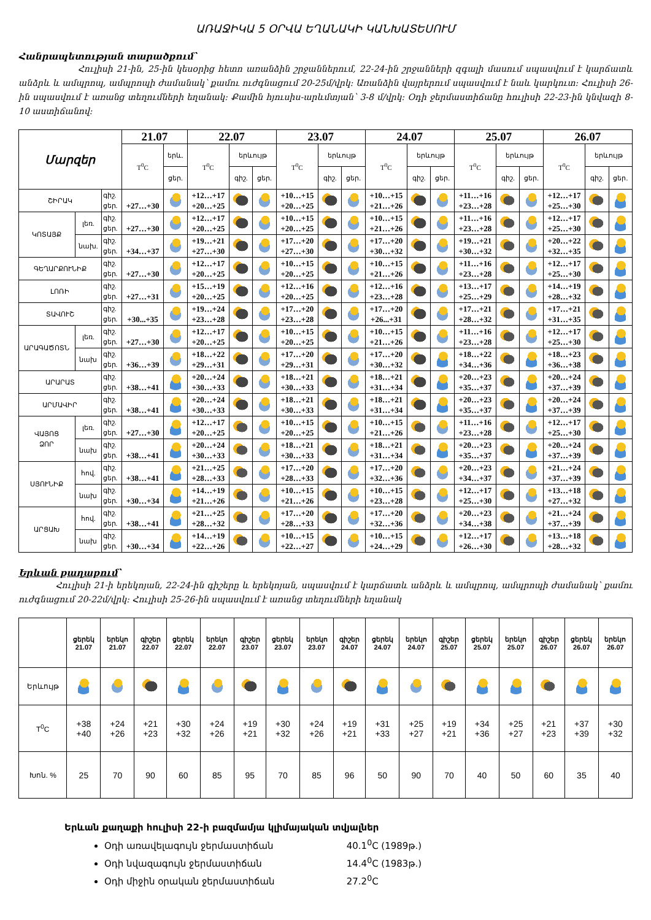ԱՌԱՋԻԿԱ 5 ՕՐՎԱ ԵՂԱՆԱԿԻ ԿԱՆԽԱՏԵՍՈՒՄ
Հանրապետության տարածքում՝
Հուլիսի 21-ին, 25-ին կեսօրից հետո առանձին շրջաններում, 22-24-ին շրջանների զգալի մասում սպասվում է կարճատև անձրև և ամպրոպ, ամպրոպի ժամանակ՝ քամու ուժգնացում 20-25մ/վրկ: Առանձին վայրերում սպասվում է նաև կարկուտ: Հուլիսի 26-ին սպասվում է առանց տեղումների եղանակ: Քամին հյուսիս-արևմտյան՝ 3-8 մ/վրկ: Օդի ջերմաստիճանը հուլիսի 22-23-ին կնվազի 8-10 աստիճանով:
| Մարզեր | | | 21.07 | | 22.07 | | | 23.07 | | | 24.07 | | | 25.07 | | | 26.07 | | |
| --- | --- | --- | --- | --- | --- | --- | --- | --- | --- | --- | --- | --- | --- | --- | --- | --- | --- | --- | --- |
| | | | T<sup>0</sup>C | երև. | T<sup>0</sup>C | երևույթ | | T<sup>0</sup>C | երևույթ | | T<sup>0</sup>C | երևույթ | | T<sup>0</sup>C | երևույթ | | T<sup>0</sup>C | երևույթ | |
| | | | | ցեր. | | գիշ. | ցեր. | | գիշ. | ցեր. | | գիշ. | ցեր. | | գիշ. | ցեր. | | գիշ. | ցեր. |
| ՇԻՐԱԿ | | գիշ. ցեր. | +27…+30 | | +12…+17 +20…+25 | | | +10…+15 +20…+25 | | | +10…+15 +21…+26 | | | +11…+16 +23…+28 | | | +12…+17 +25…+30 | | |
| ԿՈՏԱՅՔ | լեռ. | գիշ. ցեր. | +27…+30 | | +12…+17 +20…+25 | | | +10…+15 +20…+25 | | | +10…+15 +21…+26 | | | +11…+16 +23…+28 | | | +12…+17 +25…+30 | | |
| | նախ. | գիշ. ցեր. | +34…+37 | | +19…+21 +27…+30 | | | +17…+20 +27…+30 | | | +17…+20 +30…+32 | | | +19…+21 +30…+32 | | | +20…+22 +32…+35 | | |
| ԳԵՂԱՐՔՈՒՆԻՔ | | գիշ. ցեր. | +27…+30 | | +12…+17 +20…+25 | | | +10…+15 +20…+25 | | | +10…+15 +21…+26 | | | +11…+16 +23…+28 | | | +12…+17 +25…+30 | | |
| ԼՈՌԻ | | գիշ. ցեր. | +27…+31 | | +15…+19 +20…+25 | | | +12…+16 +20…+25 | | | +12…+16 +23…+28 | | | +13…+17 +25…+29 | | | +14…+19 +28…+32 | | |
| ՏԱՎՈՒՇ | | գիշ. ցեր. | +30...+35 | | +19…+24 +23…+28 | | | +17…+20 +23…+28 | | | +17…+20 +26...+31 | | | +17…+21 +28…+32 | | | +17…+21 +31…+35 | | |
| ԱՐԱԳԱԾՈՏՆ | լեռ. | գիշ. ցեր. | +27…+30 | | +12…+17 +20…+25 | | | +10…+15 +20…+25 | | | +10…+15 +21…+26 | | | +11…+16 +23…+28 | | | +12…+17 +25…+30 | | |
| | նախ | գիշ. ցեր. | +36…+39 | | +18…+22 +29…+31 | | | +17…+20 +29…+31 | | | +17…+20 +30…+32 | | | +18…+22 +34…+36 | | | +18…+23 +36…+38 | | |
| ԱՐԱՐԱՏ | | գիշ. ցեր. | +38…+41 | | +20…+24 +30…+33 | | | +18…+21 +30…+33 | | | +18…+21 +31…+34 | | | +20…+23 +35…+37 | | | +20…+24 +37…+39 | | |
| ԱՐՄԱՎԻՐ | | գիշ. ցեր. | +38…+41 | | +20…+24 +30…+33 | | | +18…+21 +30…+33 | | | +18…+21 +31…+34 | | | +20…+23 +35…+37 | | | +20…+24 +37…+39 | | |
| ՎԱՅՈՑ ՁՈՐ | լեռ. | գիշ. ցեր. | +27…+30 | | +12…+17 +20…+25 | | | +10…+15 +20…+25 | | | +10…+15 +21…+26 | | | +11…+16 +23…+28 | | | +12…+17 +25…+30 | | |
| | նախ | գիշ. ցեր. | +38…+41 | | +20…+24 +30…+33 | | | +18…+21 +30…+33 | | | +18…+21 +31…+34 | | | +20…+23 +35…+37 | | | +20…+24 +37…+39 | | |
| ՍՅՈՒՆԻՔ | հով. | գիշ. ցեր. | +38…+41 | | +21…+25 +28…+33 | | | +17…+20 +28…+33 | | | +17…+20 +32…+36 | | | +20…+23 +34…+37 | | | +21…+24 +37…+39 | | |
| | նախ | գիշ. ցեր. | +30…+34 | | +14…+19 +21…+26 | | | +10…+15 +21…+26 | | | +10…+15 +23…+28 | | | +12…+17 +25…+30 | | | +13…+18 +27…+32 | | |
| ԱՐՑԱԽ | հով. | գիշ. ցեր. | +38…+41 | | +21…+25 +28…+32 | | | +17…+20 +28…+33 | | | +17…+20 +32…+36 | | | +20…+23 +34…+38 | | | +21…+24 +37…+39 | | |
| | նախ | գիշ. ցեր. | +30…+34 | | +14…+19 +22…+26 | | | +10…+15 +22…+27 | | | +10…+15 +24…+29 | | | +12…+17 +26…+30 | | | +13…+18 +28…+32 | | |
Երևան քաղաքում՝
Հուլիսի 21-ի երեկոյան, 22-24-ին գիշերը և երեկոյան, սպասվում է կարճատև անձրև և ամպրոպ, ամպրոպի ժամանակ՝ քամու ուժգնացում 20-22մ/վրկ: Հուլիսի 25-26-ին սպասվում է առանց տեղումների եղանակ
| | ցերեկ 21.07 | երեկո 21.07 | գիշեր 22.07 | ցերեկ 22.07 | երեկո 22.07 | գիշեր 23.07 | ցերեկ 23.07 | երեկո 23.07 | գիշեր 24.07 | ցերեկ 24.07 | երեկո 24.07 | գիշեր 25.07 | ցերեկ 25.07 | երեկո 25.07 | գիշեր 26.07 | ցերեկ 26.07 | երեկո 26.07 |
| Երևույթ | | | | | | | | | | | | | | | | | |
| T<sup>0</sup>C | +38 +40 | +24 +26 | +21 +23 | +30 +32 | +24 +26 | +19 +21 | +30 +32 | +24 +26 | +19 +21 | +31 +33 | +25 +27 | +19 +21 | +34 +36 | +25 +27 | +21 +23 | +37 +39 | +30 +32 |
| Խոն. % | 25 | 70 | 90 | 60 | 85 | 95 | 70 | 85 | 96 | 50 | 90 | 70 | 40 | 50 | 60 | 35 | 40 |
Երևան քաղաքի հուլիսի 22-ի բազմամյա կլիմայական տվյալներ
Օդի առավելագույն ջերմաստիճան 40.1<sup>0</sup>C (1989թ.)
Օդի նվազագույն ջերմաստիճան 14.4<sup>0</sup>C (1983թ.)
Օդի միջին օրական ջերմաստիճան 27.2<sup>0</sup>C